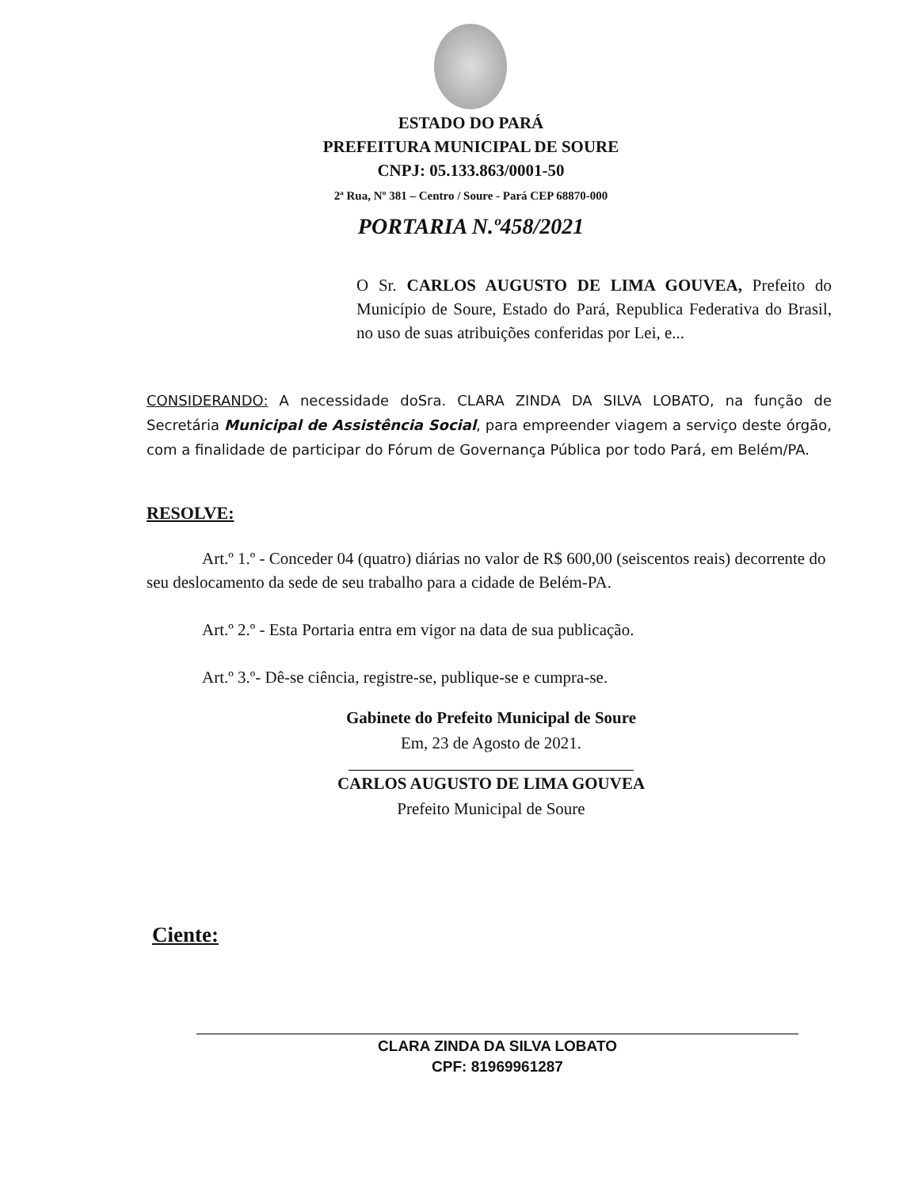ESTADO DO PARÁ
PREFEITURA MUNICIPAL DE SOURE
CNPJ: 05.133.863/0001-50
2ª Rua, Nº 381 – Centro / Soure - Pará CEP 68870-000
PORTARIA N.º458/2021
O Sr. CARLOS AUGUSTO DE LIMA GOUVEA, Prefeito do Município de Soure, Estado do Pará, Republica Federativa do Brasil, no uso de suas atribuições conferidas por Lei, e...
CONSIDERANDO: A necessidade doSra. CLARA ZINDA DA SILVA LOBATO, na função de Secretária Municipal de Assistência Social, para empreender viagem a serviço deste órgão, com a finalidade de participar do Fórum de Governança Pública por todo Pará, em Belém/PA.
RESOLVE:
Art.º 1.º - Conceder 04 (quatro) diárias no valor de R$ 600,00 (seiscentos reais) decorrente do seu deslocamento da sede de seu trabalho para a cidade de Belém-PA.
Art.º 2.º - Esta Portaria entra em vigor na data de sua publicação.
Art.º 3.º- Dê-se ciência, registre-se, publique-se e cumpra-se.
Gabinete do Prefeito Municipal de Soure
Em, 23 de Agosto de 2021.
CARLOS AUGUSTO DE LIMA GOUVEA
Prefeito Municipal de Soure
Ciente:
CLARA ZINDA DA SILVA LOBATO
CPF: 81969961287